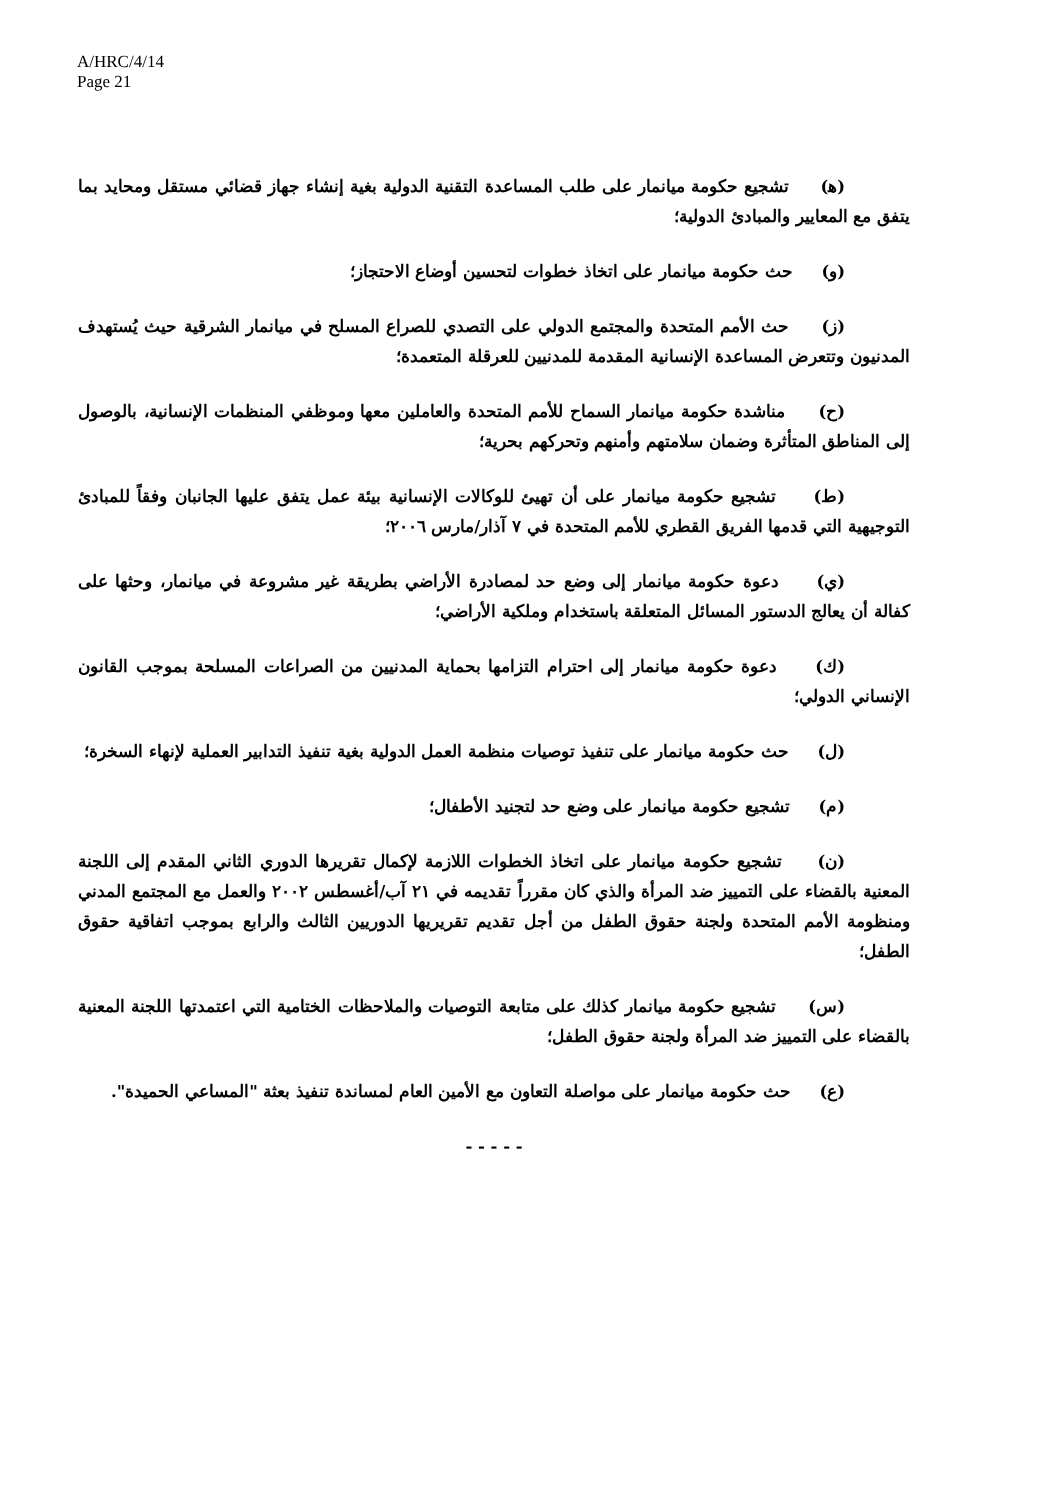A/HRC/4/14
Page 21
(ﻫ) تشجيع حكومة ميانمار على طلب المساعدة التقنية الدولية بغية إنشاء جهاز قضائي مستقل ومحايد بما يتفق مع المعايير والمبادئ الدولية؛
(و) حث حكومة ميانمار على اتخاذ خطوات لتحسين أوضاع الاحتجاز؛
(ز) حث الأمم المتحدة والمجتمع الدولي على التصدي للصراع المسلح في ميانمار الشرقية حيث يُستهدف المدنيون وتتعرض المساعدة الإنسانية المقدمة للمدنيين للعرقلة المتعمدة؛
(ح) مناشدة حكومة ميانمار السماح للأمم المتحدة والعاملين معها وموظفي المنظمات الإنسانية، بالوصول إلى المناطق المتأثرة وضمان سلامتهم وأمنهم وتحركهم بحرية؛
(ط) تشجيع حكومة ميانمار على أن تهيئ للوكالات الإنسانية بيئة عمل يتفق عليها الجانبان وفقاً للمبادئ التوجيهية التي قدمها الفريق القطري للأمم المتحدة في ٧ آذار/مارس ٢٠٠٦؛
(ي) دعوة حكومة ميانمار إلى وضع حد لمصادرة الأراضي بطريقة غير مشروعة في ميانمار، وحثها على كفالة أن يعالج الدستور المسائل المتعلقة باستخدام وملكية الأراضي؛
(ك) دعوة حكومة ميانمار إلى احترام التزامها بحماية المدنيين من الصراعات المسلحة بموجب القانون الإنساني الدولي؛
(ل) حث حكومة ميانمار على تنفيذ توصيات منظمة العمل الدولية بغية تنفيذ التدابير العملية لإنهاء السخرة؛
(م) تشجيع حكومة ميانمار على وضع حد لتجنيد الأطفال؛
(ن) تشجيع حكومة ميانمار على اتخاذ الخطوات اللازمة لإكمال تقريرها الدوري الثاني المقدم إلى اللجنة المعنية بالقضاء على التمييز ضد المرأة والذي كان مقرراً تقديمه في ٢١ آب/أغسطس ٢٠٠٢ والعمل مع المجتمع المدني ومنظومة الأمم المتحدة ولجنة حقوق الطفل من أجل تقديم تقريريها الدوريين الثالث والرابع بموجب اتفاقية حقوق الطفل؛
(س) تشجيع حكومة ميانمار كذلك على متابعة التوصيات والملاحظات الختامية التي اعتمدتها اللجنة المعنية بالقضاء على التمييز ضد المرأة ولجنة حقوق الطفل؛
(ع) حث حكومة ميانمار على مواصلة التعاون مع الأمين العام لمساندة تنفيذ بعثة "المساعي الحميدة".
- - - - -